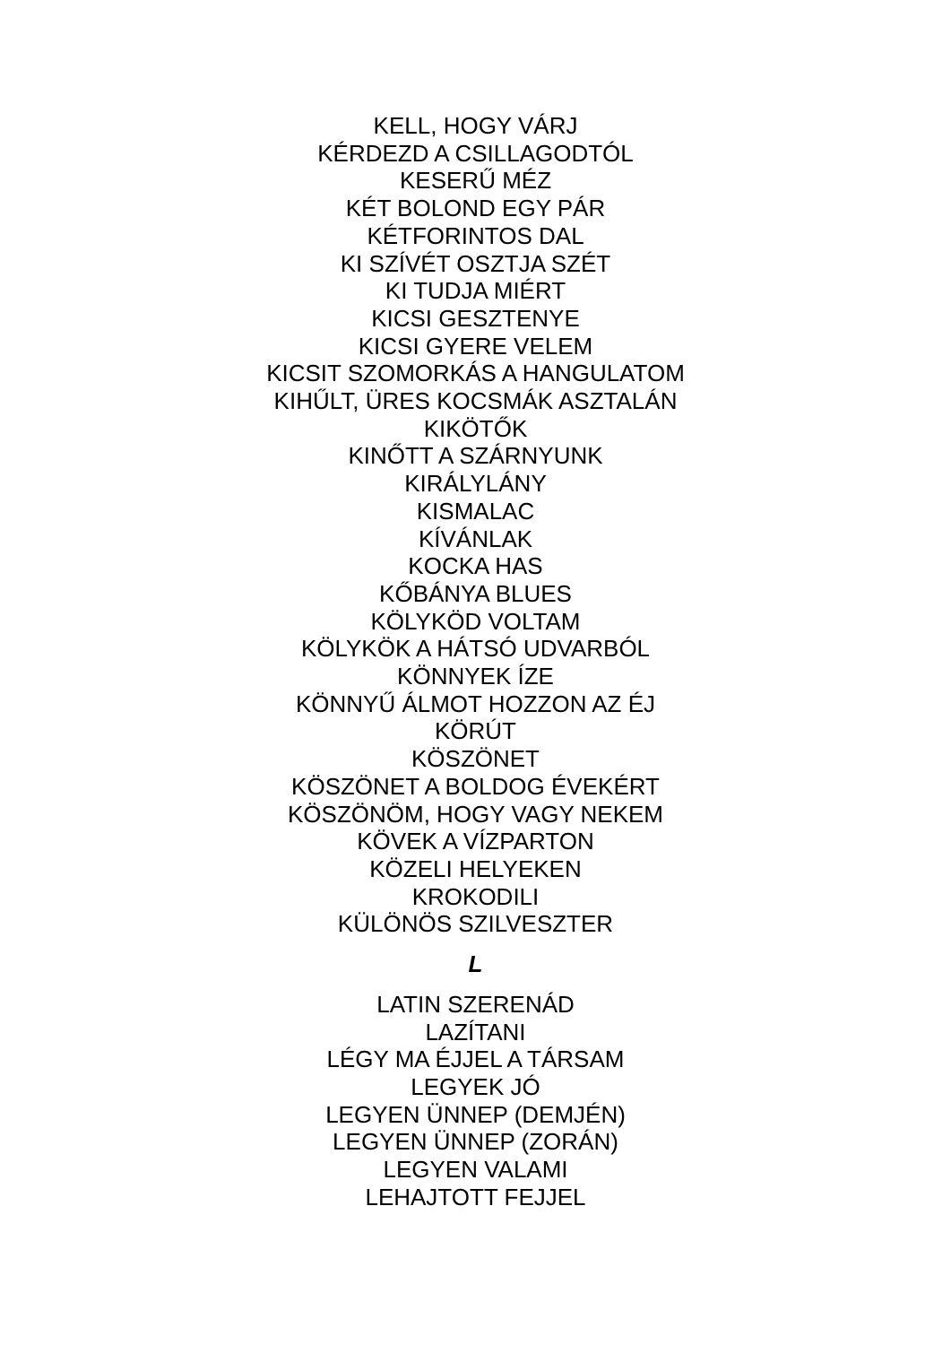KELL, HOGY VÁRJ
KÉRDEZD A CSILLAGODTÓL
KESERŰ MÉZ
KÉT BOLOND EGY PÁR
KÉTFORINTOS DAL
KI SZÍVÉT OSZTJA SZÉT
KI TUDJA MIÉRT
KICSI GESZTENYE
KICSI GYERE VELEM
KICSIT SZOMORKÁS A HANGULATOM
KIHŰLT, ÜRES KOCSMÁK ASZTALÁN
KIKÖTŐK
KINŐTT A SZÁRNYUNK
KIRÁLYLÁNY
KISMALAC
KÍVÁNLAK
KOCKA HAS
KŐBÁNYA BLUES
KÖLYKÖD VOLTAM
KÖLYKÖK A HÁTSÓ UDVARBÓL
KÖNNYEK ÍZE
KÖNNYŰ ÁLMOT HOZZON AZ ÉJ
KÖRÚT
KÖSZÖNET
KÖSZÖNET A BOLDOG ÉVEKÉRT
KÖSZÖNÖM, HOGY VAGY NEKEM
KÖVEK A VÍZPARTON
KÖZELI HELYEKEN
KROKODILI
KÜLÖNÖS SZILVESZTER
L
LATIN SZERENÁD
LAZÍTANI
LÉGY MA ÉJJEL A TÁRSAM
LEGYEK JÓ
LEGYEN ÜNNEP (DEMJÉN)
LEGYEN ÜNNEP (ZORÁN)
LEGYEN VALAMI
LEHAJTOTT FEJJEL